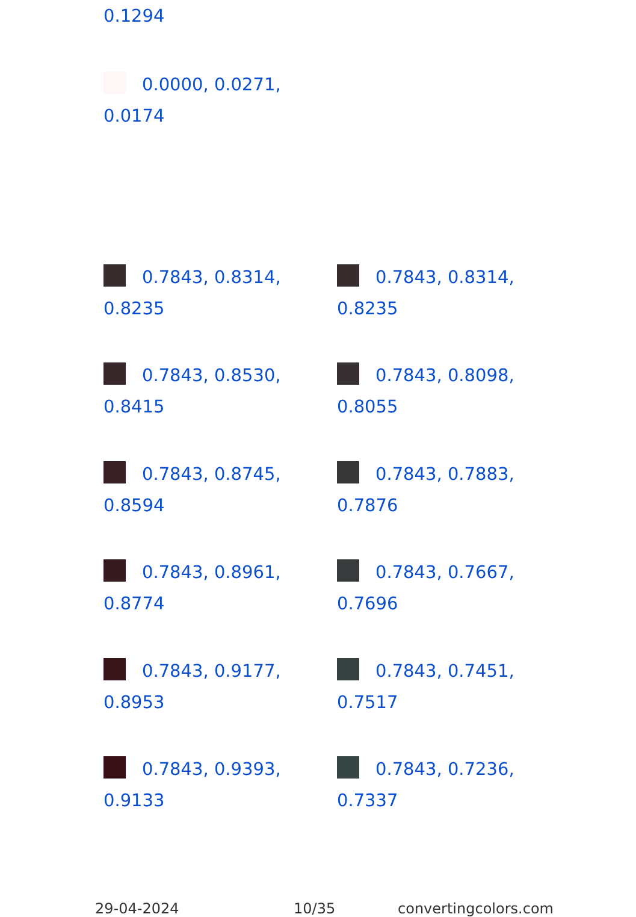0.1294
0.0000, 0.0271, 0.0174
0.7843, 0.8314, 0.8235
0.7843, 0.8314, 0.8235
0.7843, 0.8530, 0.8415
0.7843, 0.8098, 0.8055
0.7843, 0.8745, 0.8594
0.7843, 0.7883, 0.7876
0.7843, 0.8961, 0.8774
0.7843, 0.7667, 0.7696
0.7843, 0.9177, 0.8953
0.7843, 0.7451, 0.7517
0.7843, 0.9393, 0.9133
0.7843, 0.7236, 0.7337
29-04-2024 10/35 convertingcolors.com